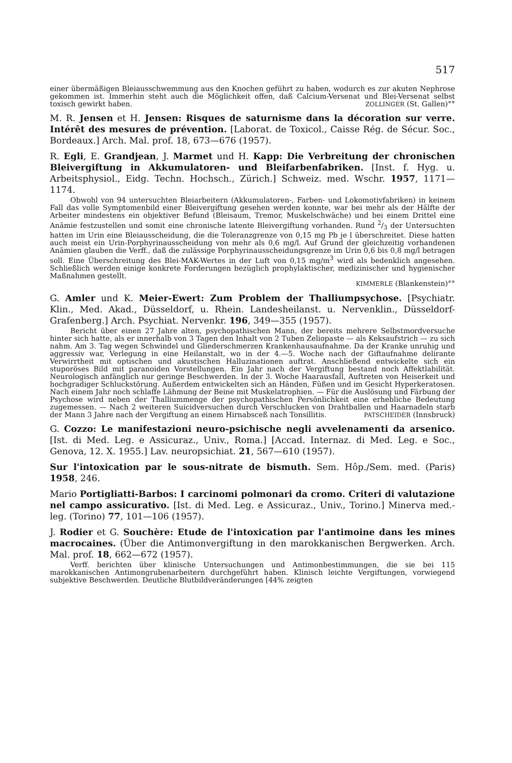517
einer übermäßigen Bleiausschwemmung aus den Knochen geführt zu haben, wodurch es zur akuten Nephrose gekommen ist. Immerhin steht auch die Möglichkeit offen, daß Calcium-Versenat und Blei-Versenat selbst toxisch gewirkt haben. ZOLLINGER (St. Gallen)°°
M. R. Jensen et H. Jensen: Risques de saturnisme dans la décoration sur verre. Intérêt des mesures de prévention. [Laborat. de Toxicol., Caisse Rég. de Sécur. Soc., Bordeaux.] Arch. Mal. prof. 18, 673—676 (1957).
R. Egli, E. Grandjean, J. Marmet und H. Kapp: Die Verbreitung der chronischen Bleivergiftung in Akkumulatoren- und Bleifarbenfabriken. [Inst. f. Hyg. u. Arbeitsphysiol., Eidg. Techn. Hochsch., Zürich.] Schweiz. med. Wschr. 1957, 1171—1174.
Obwohl von 94 untersuchten Bleiarbeitern (Akkumulatoren-, Farben- und Lokomotivfabriken) in keinem Fall das volle Symptomenbild einer Bleivergiftung gesehen werden konnte, war bei mehr als der Hälfte der Arbeiter mindestens ein objektiver Befund (Bleisaum, Tremor, Muskelschwäche) und bei einem Drittel eine Anämie festzustellen und somit eine chronische latente Bleivergiftung vorhanden. Rund 2/3 der Untersuchten hatten im Urin eine Bleiausscheidung, die die Toleranzgrenze von 0,15 mg Pb je l überschreitet. Diese hatten auch meist ein Urin-Porphyrinausscheidung von mehr als 0,6 mg/l. Auf Grund der gleichzeitig vorhandenen Anämien glauben die Verff., daß die zulässige Porphyrinausscheidungsgrenze im Urin 0,6 bis 0,8 mg/l betragen soll. Eine Überschreitung des Blei-MAK-Wertes in der Luft von 0,15 mg/m<sup>3</sup> wird als bedenklich angesehen. Schließlich werden einige konkrete Forderungen bezüglich prophylaktischer, medizinischer und hygienischer Maßnahmen gestellt.
KIMMERLE (Blankenstein)°°
G. Amler und K. Meier-Ewert: Zum Problem der Thalliumpsychose. [Psychiatr. Klin., Med. Akad., Düsseldorf, u. Rhein. Landesheilanst. u. Nervenklin., Düsseldorf-Grafenberg.] Arch. Psychiat. Nervenkr. 196, 349—355 (1957).
Bericht über einen 27 Jahre alten, psychopathischen Mann, der bereits mehrere Selbstmordversuche hinter sich hatte, als er innerhalb von 3 Tagen den Inhalt von 2 Tuben Zeliopaste — als Keksaufstrich — zu sich nahm. Am 3. Tag wegen Schwindel und Gliederschmerzen Krankenhausaufnahme. Da der Kranke unruhig und aggressiv war, Verlegung in eine Heilanstalt, wo in der 4.—5. Woche nach der Giftaufnahme delirante Verwirrtheit mit optischen und akustischen Halluzinationen auftrat. Anschließend entwickelte sich ein stuporöses Bild mit paranoiden Vorstellungen. Ein Jahr nach der Vergiftung bestand noch Affektlabilität. Neurologisch anfänglich nur geringe Beschwerden. In der 3. Woche Haarausfall, Auftreten von Heiserkeit und hochgradiger Schluckstörung. Außerdem entwickelten sich an Händen, Füßen und im Gesicht Hyperkeratosen. Nach einem Jahr noch schlaffe Lähmung der Beine mit Muskelatrophien. — Für die Auslösung und Färbung der Psychose wird neben der Thalliummenge der psychopathischen Persönlichkeit eine erhebliche Bedeutung zugemessen. — Nach 2 weiteren Suicidversuchen durch Verschlucken von Drahtballen und Haarnadeln starb der Mann 3 Jahre nach der Vergiftung an einem Hirnabsceß nach Tonsillitis. PATSCHEIDER (Innsbruck)
G. Cozzo: Le manifestazioni neuro-psichische negli avvelenamenti da arsenico. [Ist. di Med. Leg. e Assicuraz., Univ., Roma.] [Accad. Internaz. di Med. Leg. e Soc., Genova, 12. X. 1955.] Lav. neuropsichiat. 21, 567—610 (1957).
Sur l'intoxication par le sous-nitrate de bismuth. Sem. Hôp./Sem. med. (Paris) 1958, 246.
Mario Portigliatti-Barbos: I carcinomi polmonari da cromo. Criteri di valutazione nel campo assicurativo. [Ist. di Med. Leg. e Assicuraz., Univ., Torino.] Minerva med.-leg. (Torino) 77, 101—106 (1957).
J. Rodier et G. Souchère: Etude de l'intoxication par l'antimoine dans les mines macrocaines. (Über die Antimonvergiftung in den marokkanischen Bergwerken. Arch. Mal. prof. 18, 662—672 (1957).
Verff. berichten über klinische Untersuchungen und Antimonbestimmungen, die sie bei 115 marokkanischen Antimongrubenarbeitern durchgeführt haben. Klinisch leichte Vergiftungen, vorwiegend subjektive Beschwerden. Deutliche Blutbildveränderungen [44% zeigten